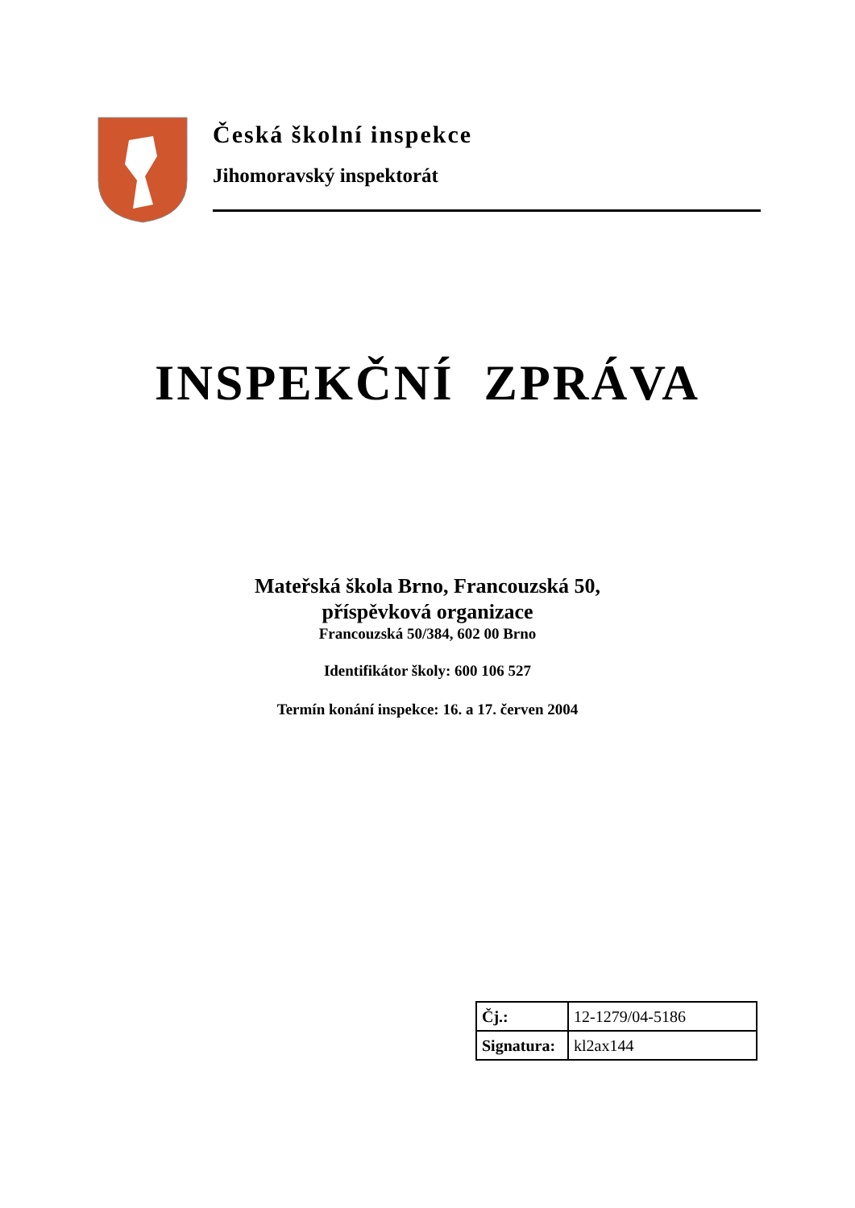Česká školní inspekce
Jihomoravský inspektorát
INSPEKČNÍ ZPRÁVA
Mateřská škola Brno, Francouzská 50,
příspěvková organizace
Francouzská 50/384, 602 00 Brno
Identifikátor školy: 600 106 527
Termín konání inspekce: 16. a 17. červen 2004
| Čj.: | 12-1279/04-5186 |
| Signatura: | kl2ax144 |